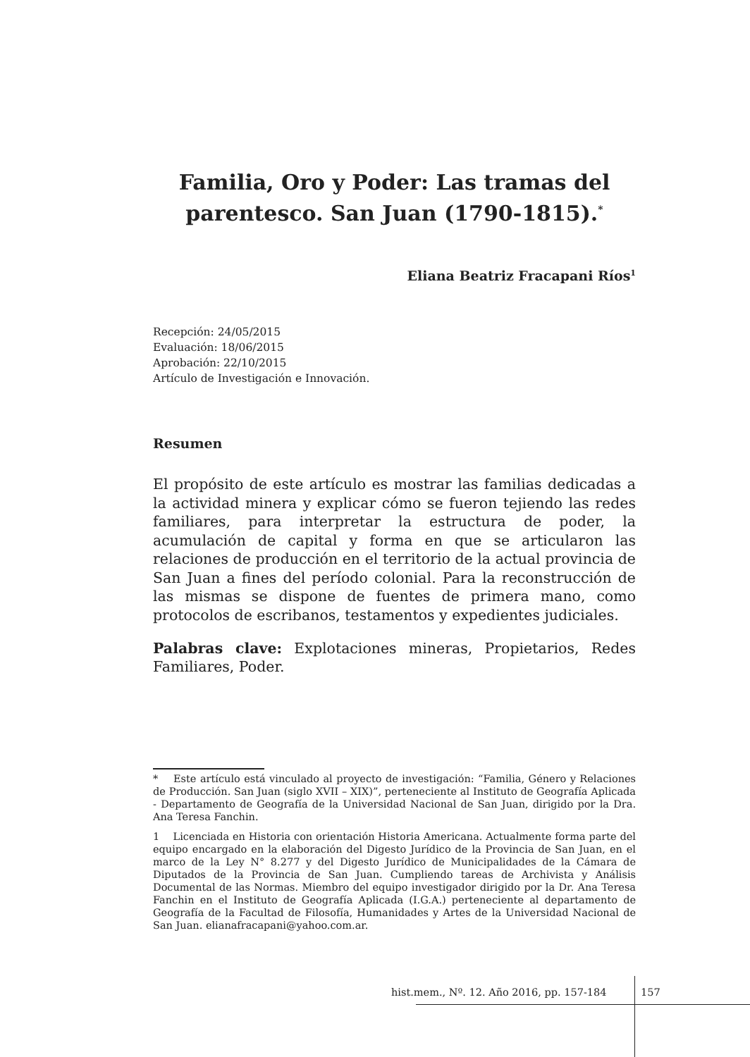Familia, Oro y Poder: Las tramas del parentesco. San Juan (1790-1815).<sup>*</sup>
Eliana Beatriz Fracapani Ríos<sup>1</sup>
Recepción: 24/05/2015
Evaluación: 18/06/2015
Aprobación: 22/10/2015
Artículo de Investigación e Innovación.
Resumen
El propósito de este artículo es mostrar las familias dedicadas a la actividad minera y explicar cómo se fueron tejiendo las redes familiares, para interpretar la estructura de poder, la acumulación de capital y forma en que se articularon las relaciones de producción en el territorio de la actual provincia de San Juan a fines del período colonial. Para la reconstrucción de las mismas se dispone de fuentes de primera mano, como protocolos de escribanos, testamentos y expedientes judiciales.
Palabras clave: Explotaciones mineras, Propietarios, Redes Familiares, Poder.
* Este artículo está vinculado al proyecto de investigación: “Familia, Género y Relaciones de Producción. San Juan (siglo XVII – XIX)”, perteneciente al Instituto de Geografía Aplicada - Departamento de Geografía de la Universidad Nacional de San Juan, dirigido por la Dra. Ana Teresa Fanchin.
1 Licenciada en Historia con orientación Historia Americana. Actualmente forma parte del equipo encargado en la elaboración del Digesto Jurídico de la Provincia de San Juan, en el marco de la Ley N° 8.277 y del Digesto Jurídico de Municipalidades de la Cámara de Diputados de la Provincia de San Juan. Cumpliendo tareas de Archivista y Análisis Documental de las Normas. Miembro del equipo investigador dirigido por la Dr. Ana Teresa Fanchin en el Instituto de Geografía Aplicada (I.G.A.) perteneciente al departamento de Geografía de la Facultad de Filosofía, Humanidades y Artes de la Universidad Nacional de San Juan. elianafracapani@yahoo.com.ar.
hist.mem., Nº. 12. Año 2016, pp. 157-184 157